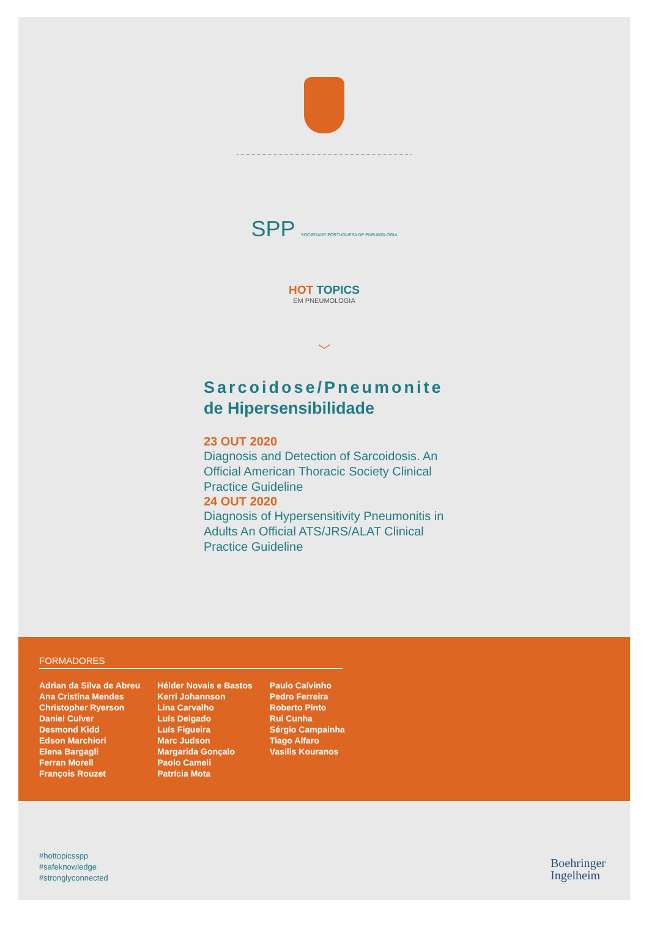SPP SOCIEDADE PORTUGUESA DE PNEUMOLOGIA
HOT TOPICS
EM PNEUMOLOGIA
﹀
Sarcoidose/Pneumonite
de Hipersensibilidade
23 OUT 2020
Diagnosis and Detection of Sarcoidosis. An Official American Thoracic Society Clinical Practice Guideline
24 OUT 2020
Diagnosis of Hypersensitivity Pneumonitis in Adults An Official ATS/JRS/ALAT Clinical Practice Guideline
FORMADORES
Adrian da Silva de Abreu
Ana Cristina Mendes
Christopher Ryerson
Daniel Culver
Desmond Kidd
Edson Marchiori
Elena Bargagli
Ferran Morell
François Rouzet
Hélder Novais e Bastos
Kerri Johannson
Lina Carvalho
Luís Delgado
Luís Figueira
Marc Judson
Margarida Gonçalo
Paolo Cameli
Patrícia Mota
Paulo Calvinho
Pedro Ferreira
Roberto Pinto
Rui Cunha
Sérgio Campainha
Tiago Alfaro
Vasilis Kouranos
#hottopicsspp
#safeknowledge
#stronglyconnected
Boehringer
Ingelheim